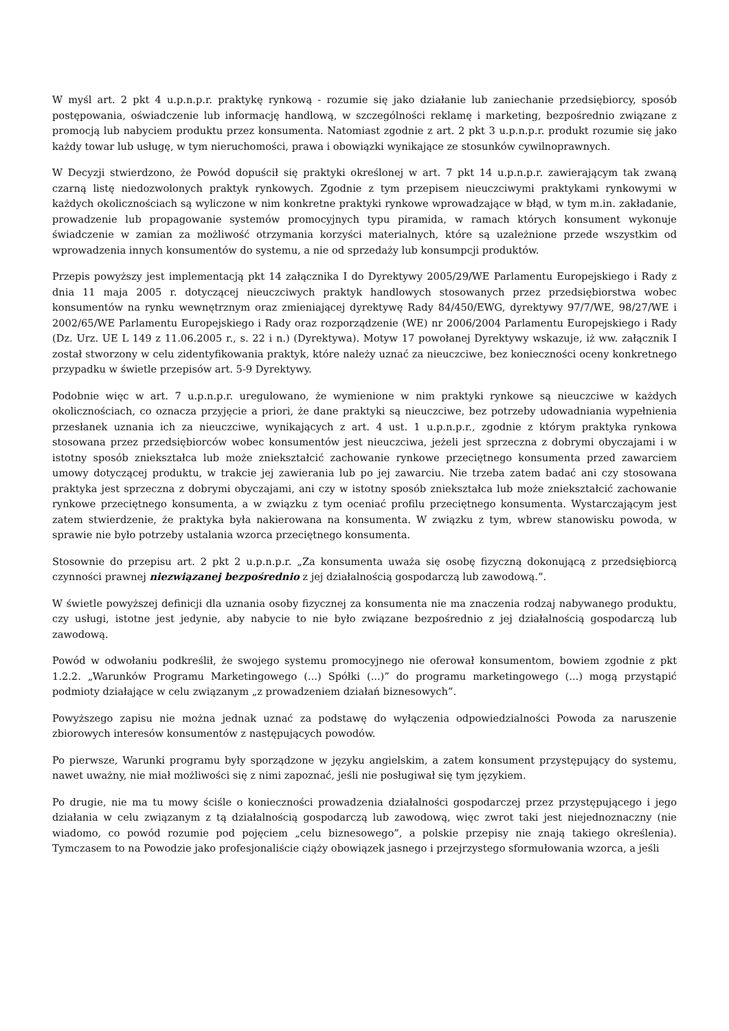W myśl art. 2 pkt 4 u.p.n.p.r. praktykę rynkową - rozumie się jako działanie lub zaniechanie przedsiębiorcy, sposób postępowania, oświadczenie lub informację handlową, w szczególności reklamę i marketing, bezpośrednio związane z promocją lub nabyciem produktu przez konsumenta. Natomiast zgodnie z art. 2 pkt 3 u.p.n.p.r. produkt rozumie się jako każdy towar lub usługę, w tym nieruchomości, prawa i obowiązki wynikające ze stosunków cywilnoprawnych.
W Decyzji stwierdzono, że Powód dopuścił się praktyki określonej w art. 7 pkt 14 u.p.n.p.r. zawierającym tak zwaną czarną listę niedozwolonych praktyk rynkowych. Zgodnie z tym przepisem nieuczciwymi praktykami rynkowymi w każdych okolicznościach są wyliczone w nim konkretne praktyki rynkowe wprowadzające w błąd, w tym m.in. zakładanie, prowadzenie lub propagowanie systemów promocyjnych typu piramida, w ramach których konsument wykonuje świadczenie w zamian za możliwość otrzymania korzyści materialnych, które są uzależnione przede wszystkim od wprowadzenia innych konsumentów do systemu, a nie od sprzedaży lub konsumpcji produktów.
Przepis powyższy jest implementacją pkt 14 załącznika I do Dyrektywy 2005/29/WE Parlamentu Europejskiego i Rady z dnia 11 maja 2005 r. dotyczącej nieuczciwych praktyk handlowych stosowanych przez przedsiębiorstwa wobec konsumentów na rynku wewnętrznym oraz zmieniającej dyrektywę Rady 84/450/EWG, dyrektywy 97/7/WE, 98/27/WE i 2002/65/WE Parlamentu Europejskiego i Rady oraz rozporządzenie (WE) nr 2006/2004 Parlamentu Europejskiego i Rady (Dz. Urz. UE L 149 z 11.06.2005 r., s. 22 i n.) (Dyrektywa). Motyw 17 powołanej Dyrektywy wskazuje, iż ww. załącznik I został stworzony w celu zidentyfikowania praktyk, które należy uznać za nieuczciwe, bez konieczności oceny konkretnego przypadku w świetle przepisów art. 5-9 Dyrektywy.
Podobnie więc w art. 7 u.p.n.p.r. uregulowano, że wymienione w nim praktyki rynkowe są nieuczciwe w każdych okolicznościach, co oznacza przyjęcie a priori, że dane praktyki są nieuczciwe, bez potrzeby udowadniania wypełnienia przesłanek uznania ich za nieuczciwe, wynikających z art. 4 ust. 1 u.p.n.p.r., zgodnie z którym praktyka rynkowa stosowana przez przedsiębiorców wobec konsumentów jest nieuczciwa, jeżeli jest sprzeczna z dobrymi obyczajami i w istotny sposób zniekształca lub może zniekształcić zachowanie rynkowe przeciętnego konsumenta przed zawarciem umowy dotyczącej produktu, w trakcie jej zawierania lub po jej zawarciu. Nie trzeba zatem badać ani czy stosowana praktyka jest sprzeczna z dobrymi obyczajami, ani czy w istotny sposób zniekształca lub może zniekształcić zachowanie rynkowe przeciętnego konsumenta, a w związku z tym oceniać profilu przeciętnego konsumenta. Wystarczającym jest zatem stwierdzenie, że praktyka była nakierowana na konsumenta. W związku z tym, wbrew stanowisku powoda, w sprawie nie było potrzeby ustalania wzorca przeciętnego konsumenta.
Stosownie do przepisu art. 2 pkt 2 u.p.n.p.r. „Za konsumenta uważa się osobę fizyczną dokonującą z przedsiębiorcą czynności prawnej niezwiązanej bezpośrednio z jej działalnością gospodarczą lub zawodową.”.
W świetle powyższej definicji dla uznania osoby fizycznej za konsumenta nie ma znaczenia rodzaj nabywanego produktu, czy usługi, istotne jest jedynie, aby nabycie to nie było związane bezpośrednio z jej działalnością gospodarczą lub zawodową.
Powód w odwołaniu podkreślił, że swojego systemu promocyjnego nie oferował konsumentom, bowiem zgodnie z pkt 1.2.2. „Warunków Programu Marketingowego (...) Spółki (...)” do programu marketingowego (...) mogą przystąpić podmioty działające w celu związanym „z prowadzeniem działań biznesowych”.
Powyższego zapisu nie można jednak uznać za podstawę do wyłączenia odpowiedzialności Powoda za naruszenie zbiorowych interesów konsumentów z następujących powodów.
Po pierwsze, Warunki programu były sporządzone w języku angielskim, a zatem konsument przystępujący do systemu, nawet uważny, nie miał możliwości się z nimi zapoznać, jeśli nie posługiwał się tym językiem.
Po drugie, nie ma tu mowy ściśle o konieczności prowadzenia działalności gospodarczej przez przystępującego i jego działania w celu związanym z tą działalnością gospodarczą lub zawodową, więc zwrot taki jest niejednoznaczny (nie wiadomo, co powód rozumie pod pojęciem „celu biznesowego”, a polskie przepisy nie znają takiego określenia). Tymczasem to na Powodzie jako profesjonaliście ciąży obowiązek jasnego i przejrzystego sformułowania wzorca, a jeśli